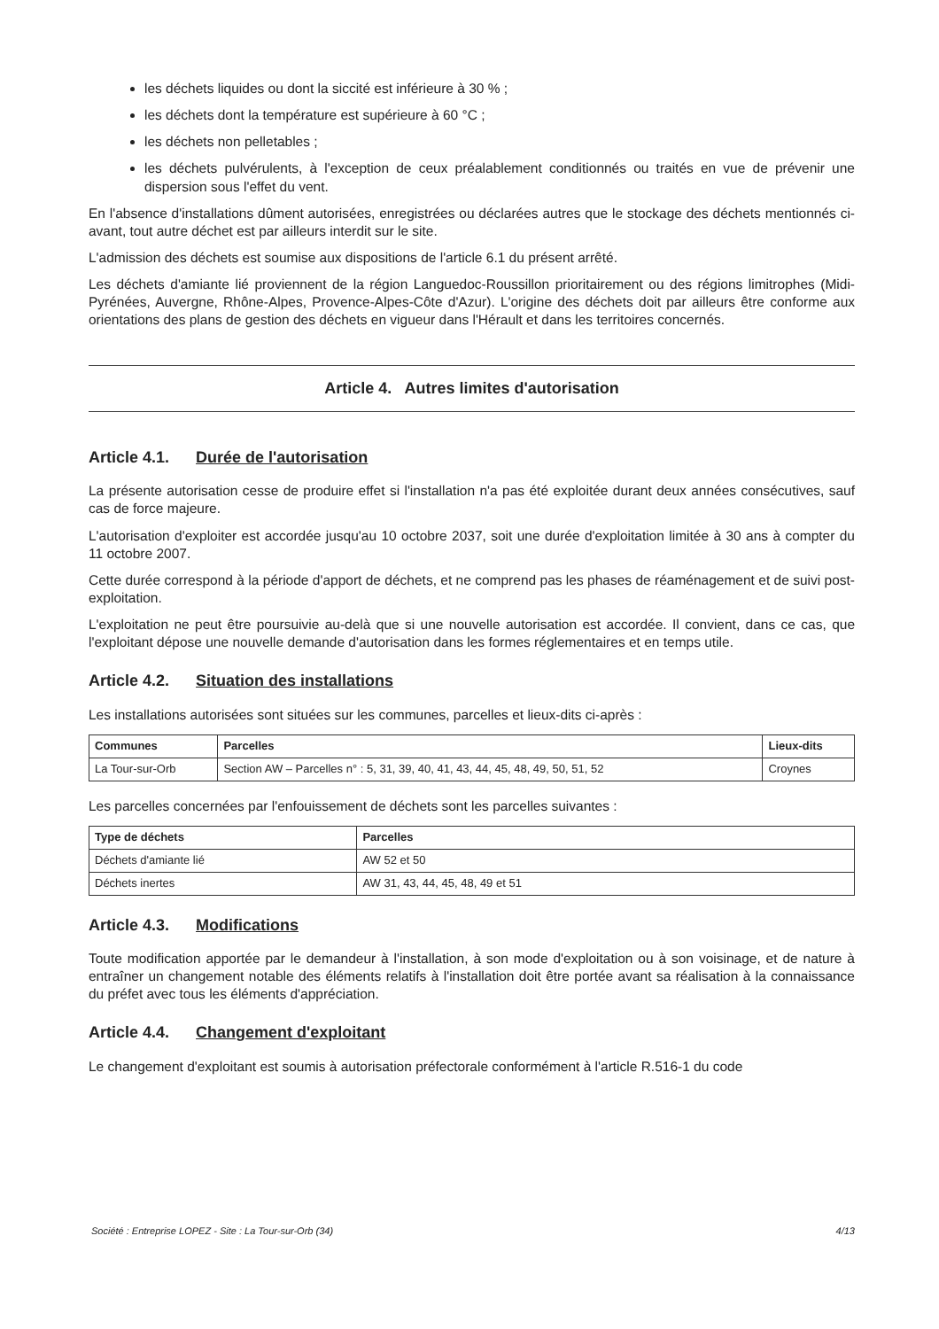les déchets liquides ou dont la siccité est inférieure à 30 % ;
les déchets dont la température est supérieure à 60 °C ;
les déchets non pelletables ;
les déchets pulvérulents, à l'exception de ceux préalablement conditionnés ou traités en vue de prévenir une dispersion sous l'effet du vent.
En l'absence d'installations dûment autorisées, enregistrées ou déclarées autres que le stockage des déchets mentionnés ci-avant, tout autre déchet est par ailleurs interdit sur le site.
L'admission des déchets est soumise aux dispositions de l'article 6.1 du présent arrêté.
Les déchets d'amiante lié proviennent de la région Languedoc-Roussillon prioritairement ou des régions limitrophes (Midi-Pyrénées, Auvergne, Rhône-Alpes, Provence-Alpes-Côte d'Azur). L'origine des déchets doit par ailleurs être conforme aux orientations des plans de gestion des déchets en vigueur dans l'Hérault et dans les territoires concernés.
Article 4. Autres limites d'autorisation
Article 4.1. Durée de l'autorisation
La présente autorisation cesse de produire effet si l'installation n'a pas été exploitée durant deux années consécutives, sauf cas de force majeure.
L'autorisation d'exploiter est accordée jusqu'au 10 octobre 2037, soit une durée d'exploitation limitée à 30 ans à compter du 11 octobre 2007.
Cette durée correspond à la période d'apport de déchets, et ne comprend pas les phases de réaménagement et de suivi post-exploitation.
L'exploitation ne peut être poursuivie au-delà que si une nouvelle autorisation est accordée. Il convient, dans ce cas, que l'exploitant dépose une nouvelle demande d'autorisation dans les formes réglementaires et en temps utile.
Article 4.2. Situation des installations
Les installations autorisées sont situées sur les communes, parcelles et lieux-dits ci-après :
| Communes | Parcelles | Lieux-dits |
| --- | --- | --- |
| La Tour-sur-Orb | Section AW – Parcelles n° : 5, 31, 39, 40, 41, 43, 44, 45, 48, 49, 50, 51, 52 | Croynes |
Les parcelles concernées par l'enfouissement de déchets sont les parcelles suivantes :
| Type de déchets | Parcelles |
| --- | --- |
| Déchets d'amiante lié | AW 52 et 50 |
| Déchets inertes | AW 31, 43, 44, 45, 48, 49 et 51 |
Article 4.3. Modifications
Toute modification apportée par le demandeur à l'installation, à son mode d'exploitation ou à son voisinage, et de nature à entraîner un changement notable des éléments relatifs à l'installation doit être portée avant sa réalisation à la connaissance du préfet avec tous les éléments d'appréciation.
Article 4.4. Changement d'exploitant
Le changement d'exploitant est soumis à autorisation préfectorale conformément à l'article R.516-1 du code
Société : Entreprise LOPEZ - Site : La Tour-sur-Orb (34) 4/13